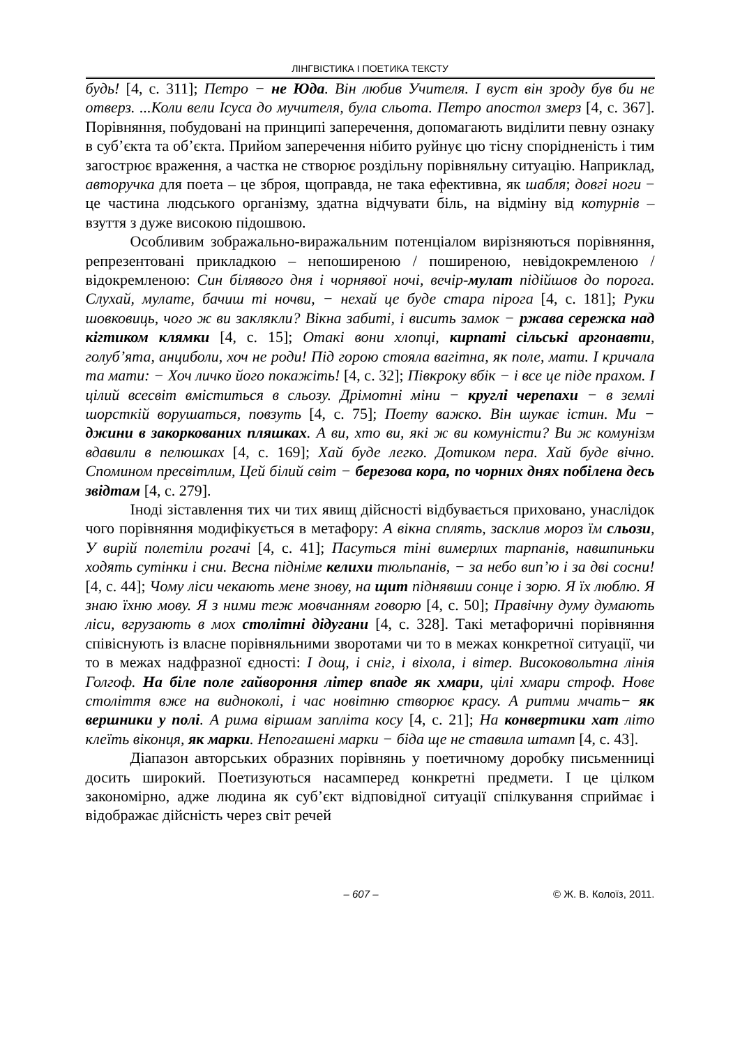ЛІНГВІСТИКА І ПОЕТИКА ТЕКСТУ
будь! [4, с. 311]; Петро − не Юда. Він любив Учителя. І вуст він зроду був би не отверз. ...Коли вели Ісуса до мучителя, була сльота. Петро апостол змерз [4, с. 367]. Порівняння, побудовані на принципі заперечення, допомагають виділити певну ознаку в суб’єкта та об’єкта. Прийом заперечення нібито руйнує цю тісну спорідненість і тим загострює враження, а частка не створює роздільну порівняльну ситуацію. Наприклад, авторучка для поета – це зброя, щоправда, не така ефективна, як шабля; довгі ноги − це частина людського організму, здатна відчувати біль, на відміну від котурнів – взуття з дуже високою підошвою.
Особливим зображально-виражальним потенціалом вирізняються порівняння, репрезентовані прикладкою – непоширеною / поширеною, невідокремленою / відокремленою: Син білявого дня і чорнявої ночі, вечір-мулат підійшов до порога. Слухай, мулате, бачиш ті ночви, − нехай це буде стара пірога [4, с. 181]; Руки шовковиць, чого ж ви заклякли? Вікна забиті, і висить замок − ржава сережка над кігтиком клямки [4, с. 15]; Отакі вони хлопці, кирпаті сільські аргонавти, голуб’ята, анциболи, хоч не роди! Під горою стояла вагітна, як поле, мати. І кричала та мати: − Хоч личко його покажіть! [4, с. 32]; Півкроку вбік − і все це піде прахом. І цілий всесвіт вміститься в сльозу. Дрімотні міни − круглі черепахи − в землі шорсткій ворушаться, повзуть [4, с. 75]; Поету важко. Він шукає істин. Ми − джини в закоркованих пляшках. А ви, хто ви, які ж ви комуністи? Ви ж комунізм вдавили в пелюшках [4, с. 169]; Хай буде легко. Дотиком пера. Хай буде вічно. Спомином пресвітлим, Цей білий світ − березова кора, по чорних днях побілена десь звідтам [4, с. 279].
Іноді зіставлення тих чи тих явищ дійсності відбувається приховано, унаслідок чого порівняння модифікується в метафору: А вікна сплять, засклив мороз їм сльози, У вирій полетіли рогачі [4, с. 41]; Пасуться тіні вимерлих тарпанів, навшпиньки ходять сутінки і сни. Весна підніме келихи тюльпанів, − за небо вип’ю і за дві сосни! [4, с. 44]; Чому ліси чекають мене знову, на щит піднявши сонце і зорю. Я їх люблю. Я знаю їхню мову. Я з ними теж мовчанням говорю [4, с. 50]; Правічну думу думають ліси, вгрузають в мох столітні дідугани [4, с. 328]. Такі метафоричні порівняння співіснують із власне порівняльними зворотами чи то в межах конкретної ситуації, чи то в межах надфразної єдності: І дощ, і сніг, і віхола, і вітер. Високовольтна лінія Голгоф. На біле поле гайвороння літер впаде як хмари, цілі хмари строф. Нове століття вже на видноколі, і час новітню створює красу. А ритми мчать− як вершники у полі. А рима віршам запліта косу [4, с. 21]; На конвертики хат літо клеїть віконця, як марки. Непогашені марки − біда ще не ставила штамп [4, с. 43].
Діапазон авторських образних порівнянь у поетичному доробку письменниці досить широкий. Поетизуються насамперед конкретні предмети. І це цілком закономірно, адже людина як суб’єкт відповідної ситуації спілкування сприймає і відображає дійсність через світ речей
– 607 – © Ж. В. Колоїз, 2011.